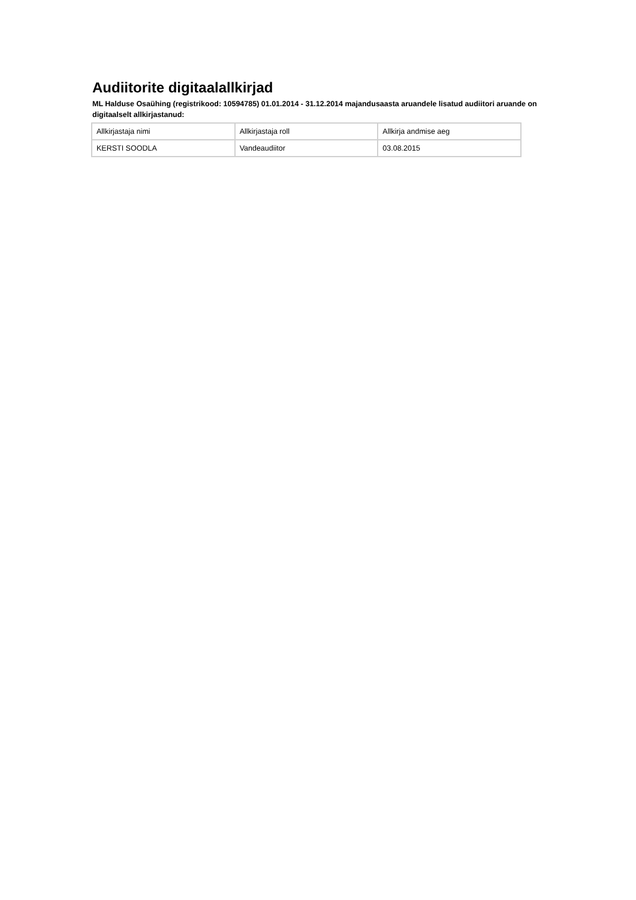Audiitorite digitaalallkirjad
ML Halduse Osaühing (registrikood: 10594785) 01.01.2014 - 31.12.2014 majandusaasta aruandele lisatud audiitori aruande on digitaalselt allkirjastanud:
| Allkirjastaja nimi | Allkirjastaja roll | Allkirja andmise aeg |
| KERSTI SOODLA | Vandeaudiitor | 03.08.2015 |